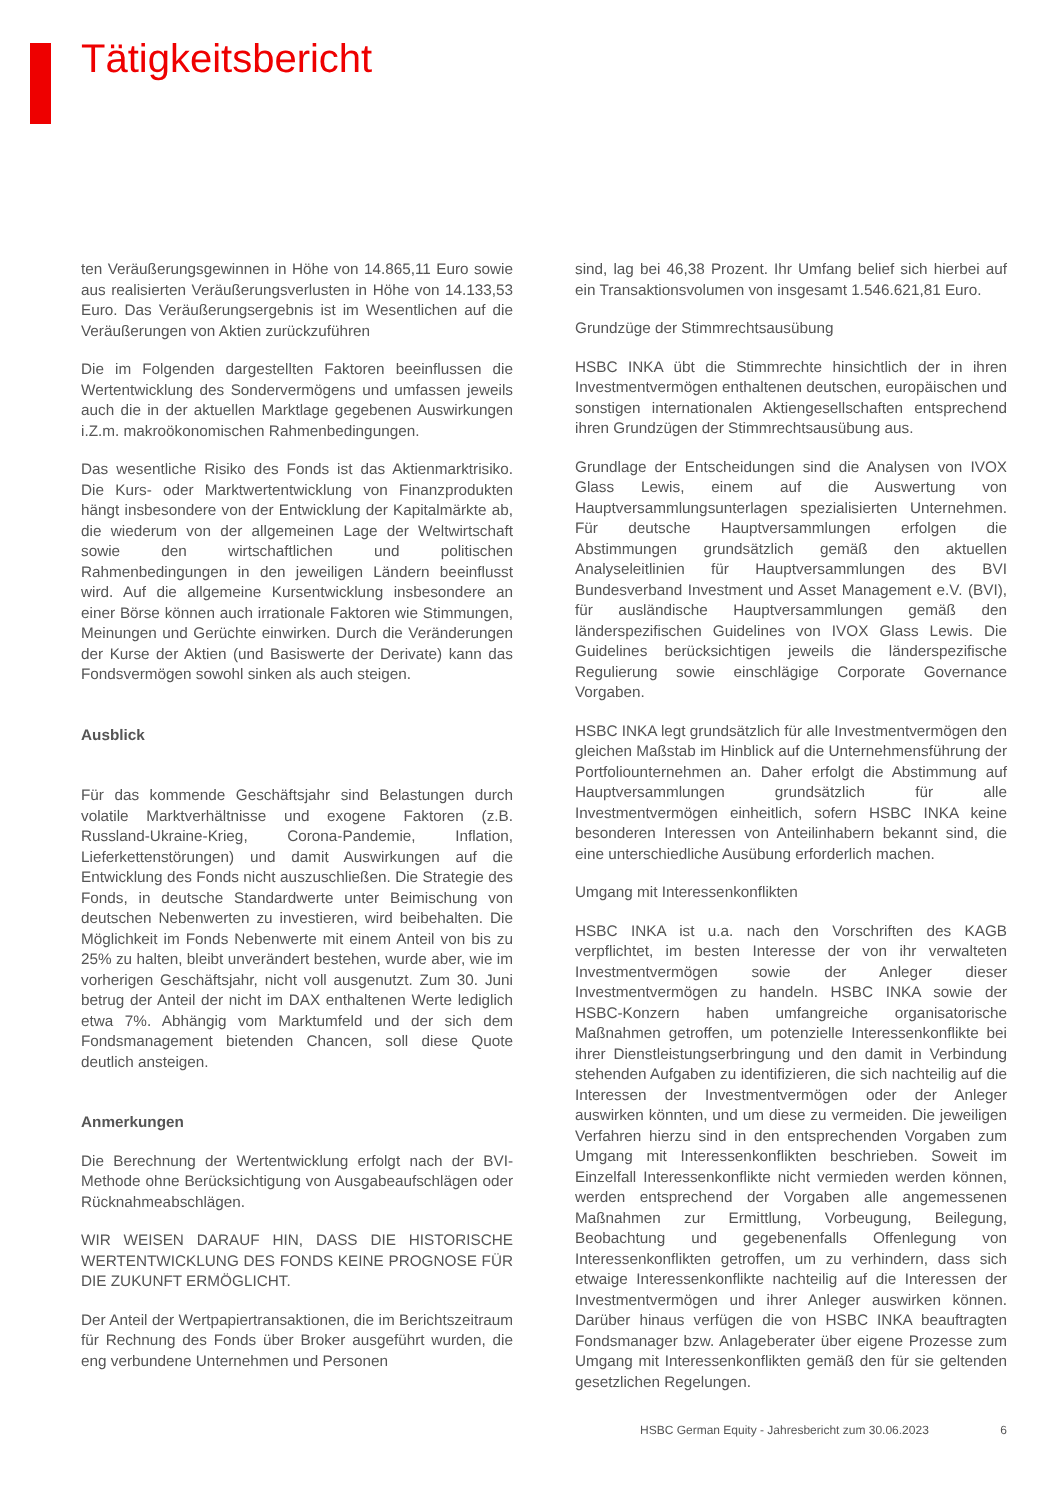Tätigkeitsbericht
ten Veräußerungsgewinnen in Höhe von 14.865,11 Euro sowie aus realisierten Veräußerungsverlusten in Höhe von 14.133,53 Euro. Das Veräußerungsergebnis ist im Wesentlichen auf die Veräußerungen von Aktien zurückzuführen
Die im Folgenden dargestellten Faktoren beeinflussen die Wertentwicklung des Sondervermögens und umfassen jeweils auch die in der aktuellen Marktlage gegebenen Auswirkungen i.Z.m. makroökonomischen Rahmenbedingungen.
Das wesentliche Risiko des Fonds ist das Aktienmarktrisiko. Die Kurs- oder Marktwertentwicklung von Finanzprodukten hängt insbesondere von der Entwicklung der Kapitalmärkte ab, die wiederum von der allgemeinen Lage der Weltwirtschaft sowie den wirtschaftlichen und politischen Rahmenbedingungen in den jeweiligen Ländern beeinflusst wird. Auf die allgemeine Kursentwicklung insbesondere an einer Börse können auch irrationale Faktoren wie Stimmungen, Meinungen und Gerüchte einwirken. Durch die Veränderungen der Kurse der Aktien (und Basiswerte der Derivate) kann das Fondsvermögen sowohl sinken als auch steigen.
Ausblick
Für das kommende Geschäftsjahr sind Belastungen durch volatile Marktverhältnisse und exogene Faktoren (z.B. Russland-Ukraine-Krieg, Corona-Pandemie, Inflation, Lieferkettenstörungen) und damit Auswirkungen auf die Entwicklung des Fonds nicht auszuschließen. Die Strategie des Fonds, in deutsche Standardwerte unter Beimischung von deutschen Nebenwerten zu investieren, wird beibehalten. Die Möglichkeit im Fonds Nebenwerte mit einem Anteil von bis zu 25% zu halten, bleibt unverändert bestehen, wurde aber, wie im vorherigen Geschäftsjahr, nicht voll ausgenutzt. Zum 30. Juni betrug der Anteil der nicht im DAX enthaltenen Werte lediglich etwa 7%. Abhängig vom Marktumfeld und der sich dem Fondsmanagement bietenden Chancen, soll diese Quote deutlich ansteigen.
Anmerkungen
Die Berechnung der Wertentwicklung erfolgt nach der BVI-Methode ohne Berücksichtigung von Ausgabeaufschlägen oder Rücknahmeabschlägen.
WIR WEISEN DARAUF HIN, DASS DIE HISTORISCHE WERTENTWICKLUNG DES FONDS KEINE PROGNOSE FÜR DIE ZUKUNFT ERMÖGLICHT.
Der Anteil der Wertpapiertransaktionen, die im Berichtszeitraum für Rechnung des Fonds über Broker ausgeführt wurden, die eng verbundene Unternehmen und Personen
sind, lag bei 46,38 Prozent. Ihr Umfang belief sich hierbei auf ein Transaktionsvolumen von insgesamt 1.546.621,81 Euro.
Grundzüge der Stimmrechtsausübung
HSBC INKA übt die Stimmrechte hinsichtlich der in ihren Investmentvermögen enthaltenen deutschen, europäischen und sonstigen internationalen Aktiengesellschaften entsprechend ihren Grundzügen der Stimmrechtsausübung aus.
Grundlage der Entscheidungen sind die Analysen von IVOX Glass Lewis, einem auf die Auswertung von Hauptversammlungsunterlagen spezialisierten Unternehmen. Für deutsche Hauptversammlungen erfolgen die Abstimmungen grundsätzlich gemäß den aktuellen Analyseleitlinien für Hauptversammlungen des BVI Bundesverband Investment und Asset Management e.V. (BVI), für ausländische Hauptversammlungen gemäß den länderspezifischen Guidelines von IVOX Glass Lewis. Die Guidelines berücksichtigen jeweils die länderspezifische Regulierung sowie einschlägige Corporate Governance Vorgaben.
HSBC INKA legt grundsätzlich für alle Investmentvermögen den gleichen Maßstab im Hinblick auf die Unternehmensführung der Portfoliounternehmen an. Daher erfolgt die Abstimmung auf Hauptversammlungen grundsätzlich für alle Investmentvermögen einheitlich, sofern HSBC INKA keine besonderen Interessen von Anteilinhabern bekannt sind, die eine unterschiedliche Ausübung erforderlich machen.
Umgang mit Interessenkonflikten
HSBC INKA ist u.a. nach den Vorschriften des KAGB verpflichtet, im besten Interesse der von ihr verwalteten Investmentvermögen sowie der Anleger dieser Investmentvermögen zu handeln. HSBC INKA sowie der HSBC-Konzern haben umfangreiche organisatorische Maßnahmen getroffen, um potenzielle Interessenkonflikte bei ihrer Dienstleistungserbringung und den damit in Verbindung stehenden Aufgaben zu identifizieren, die sich nachteilig auf die Interessen der Investmentvermögen oder der Anleger auswirken könnten, und um diese zu vermeiden. Die jeweiligen Verfahren hierzu sind in den entsprechenden Vorgaben zum Umgang mit Interessenkonflikten beschrieben. Soweit im Einzelfall Interessenkonflikte nicht vermieden werden können, werden entsprechend der Vorgaben alle angemessenen Maßnahmen zur Ermittlung, Vorbeugung, Beilegung, Beobachtung und gegebenenfalls Offenlegung von Interessenkonflikten getroffen, um zu verhindern, dass sich etwaige Interessenkonflikte nachteilig auf die Interessen der Investmentvermögen und ihrer Anleger auswirken können. Darüber hinaus verfügen die von HSBC INKA beauftragten Fondsmanager bzw. Anlageberater über eigene Prozesse zum Umgang mit Interessenkonflikten gemäß den für sie geltenden gesetzlichen Regelungen.
HSBC German Equity - Jahresbericht zum 30.06.2023 6